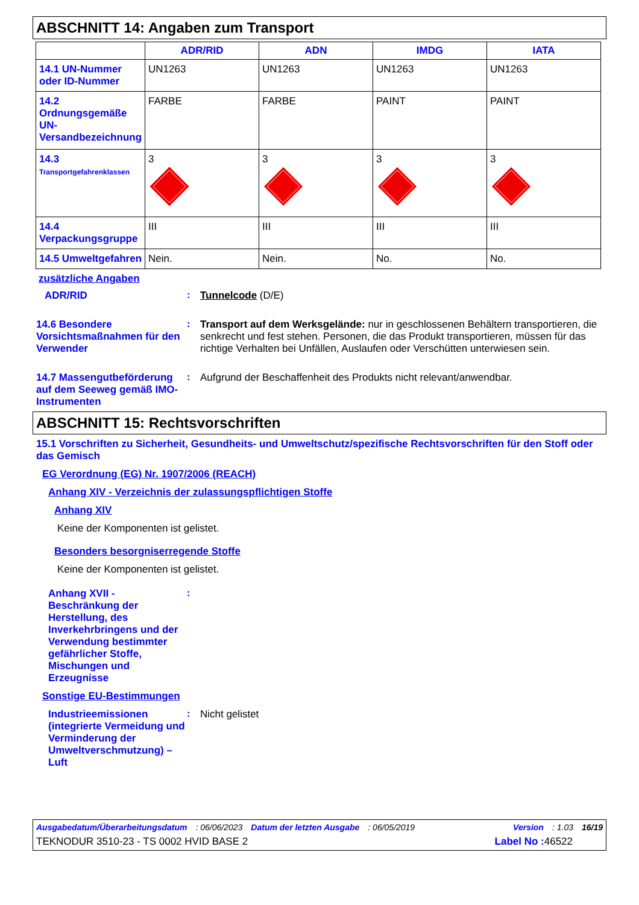ABSCHNITT 14: Angaben zum Transport
| | ADR/RID | ADN | IMDG | IATA |
| --- | --- | --- | --- | --- |
| 14.1 UN-Nummer oder ID-Nummer | UN1263 | UN1263 | UN1263 | UN1263 |
| 14.2 Ordnungsgemäße UN-Versandbezeichnung | FARBE | FARBE | PAINT | PAINT |
| 14.3 Transportgefahrenklassen | 3 | 3 | 3 | 3 |
| 14.4 Verpackungsgruppe | III | III | III | III |
| 14.5 Umweltgefahren | Nein. | Nein. | No. | No. |
zusätzliche Angaben
ADR/RID : Tunnelcode (D/E)
14.6 Besondere Vorsichtsmaßnahmen für den Verwender
: Transport auf dem Werksgelände: nur in geschlossenen Behältern transportieren, die senkrecht und fest stehen. Personen, die das Produkt transportieren, müssen für das richtige Verhalten bei Unfällen, Auslaufen oder Verschütten unterwiesen sein.
14.7 Massengutbeförderung auf dem Seeweg gemäß IMO-Instrumenten
: Aufgrund der Beschaffenheit des Produkts nicht relevant/anwendbar.
ABSCHNITT 15: Rechtsvorschriften
15.1 Vorschriften zu Sicherheit, Gesundheits- und Umweltschutz/spezifische Rechtsvorschriften für den Stoff oder das Gemisch
EG Verordnung (EG) Nr. 1907/2006 (REACH)
Anhang XIV - Verzeichnis der zulassungspflichtigen Stoffe
Anhang XIV
Keine der Komponenten ist gelistet.
Besonders besorgniserregende Stoffe
Keine der Komponenten ist gelistet.
Anhang XVII - Beschränkung der Herstellung, des Inverkehrbringens und der Verwendung bestimmter gefährlicher Stoffe, Mischungen und Erzeugnisse
:
Sonstige EU-Bestimmungen
Industrieemissionen (integrierte Vermeidung und Verminderung der Umweltverschmutzung) – Luft
: Nicht gelistet
Ausgabedatum/Überarbeitungsdatum: 06/06/2023 Datum der letzten Ausgabe: 06/05/2019 Version: 1.03 16/19
TEKNODUR 3510-23 - TS 0002 HVID BASE 2 Label No : 46522